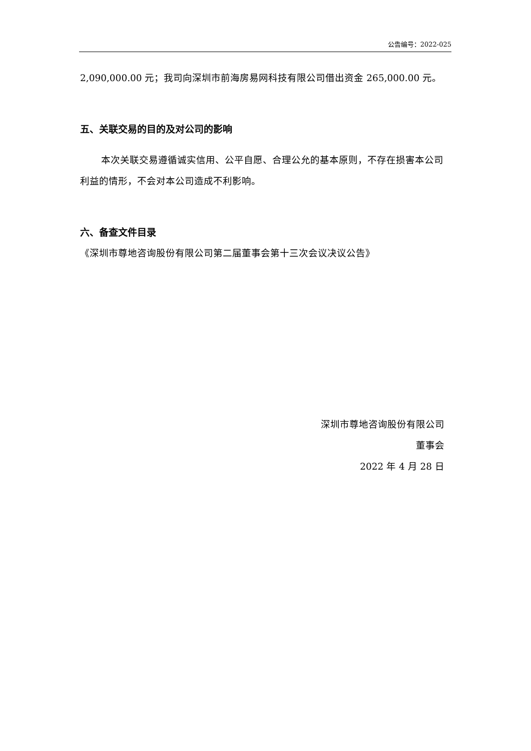公告编号：2022-025
2,090,000.00 元；我司向深圳市前海房易网科技有限公司借出资金 265,000.00 元。
五、关联交易的目的及对公司的影响
本次关联交易遵循诚实信用、公平自愿、合理公允的基本原则，不存在损害本公司利益的情形，不会对本公司造成不利影响。
六、备查文件目录
《深圳市尊地咨询股份有限公司第二届董事会第十三次会议决议公告》
深圳市尊地咨询股份有限公司
董事会
2022 年 4 月 28 日